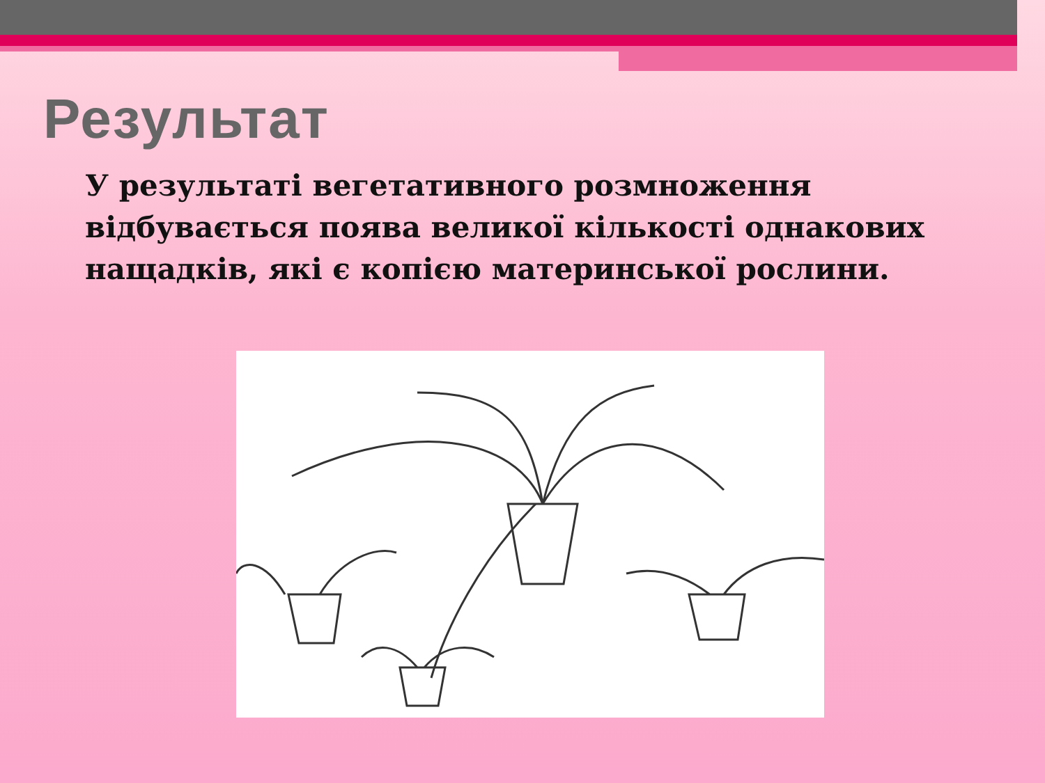Результат
У результаті вегетативного розмноження відбувається поява великої кількості однакових нащадків, які є копією материнської рослини.